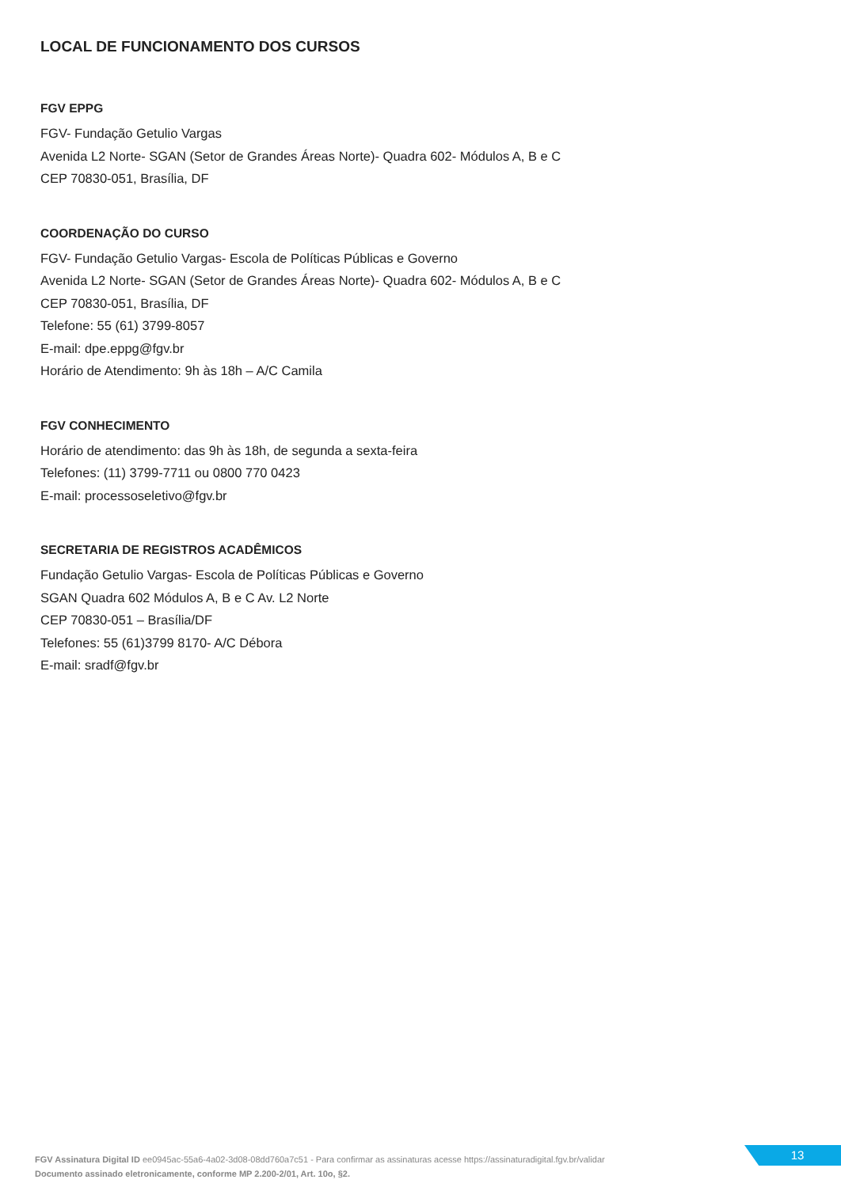LOCAL DE FUNCIONAMENTO DOS CURSOS
FGV EPPG
FGV- Fundação Getulio Vargas
Avenida L2 Norte- SGAN (Setor de Grandes Áreas Norte)- Quadra 602- Módulos A, B e C
CEP 70830-051, Brasília, DF
COORDENAÇÃO DO CURSO
FGV- Fundação Getulio Vargas- Escola de Políticas Públicas e Governo
Avenida L2 Norte- SGAN (Setor de Grandes Áreas Norte)- Quadra 602- Módulos A, B e C
CEP 70830-051, Brasília, DF
Telefone: 55 (61) 3799-8057
E-mail: dpe.eppg@fgv.br
Horário de Atendimento: 9h às 18h – A/C Camila
FGV CONHECIMENTO
Horário de atendimento: das 9h às 18h, de segunda a sexta-feira
Telefones: (11) 3799-7711 ou 0800 770 0423
E-mail: processoseletivo@fgv.br
SECRETARIA DE REGISTROS ACADÊMICOS
Fundação Getulio Vargas- Escola de Políticas Públicas e Governo
SGAN Quadra 602 Módulos A, B e C Av. L2 Norte
CEP 70830-051 – Brasília/DF
Telefones: 55 (61)3799 8170- A/C Débora
E-mail: sradf@fgv.br
FGV Assinatura Digital ID ee0945ac-55a6-4a02-3d08-08dd760a7c51 - Para confirmar as assinaturas acesse https://assinaturadigital.fgv.br/validar
Documento assinado eletronicamente, conforme MP 2.200-2/01, Art. 10o, §2.
13